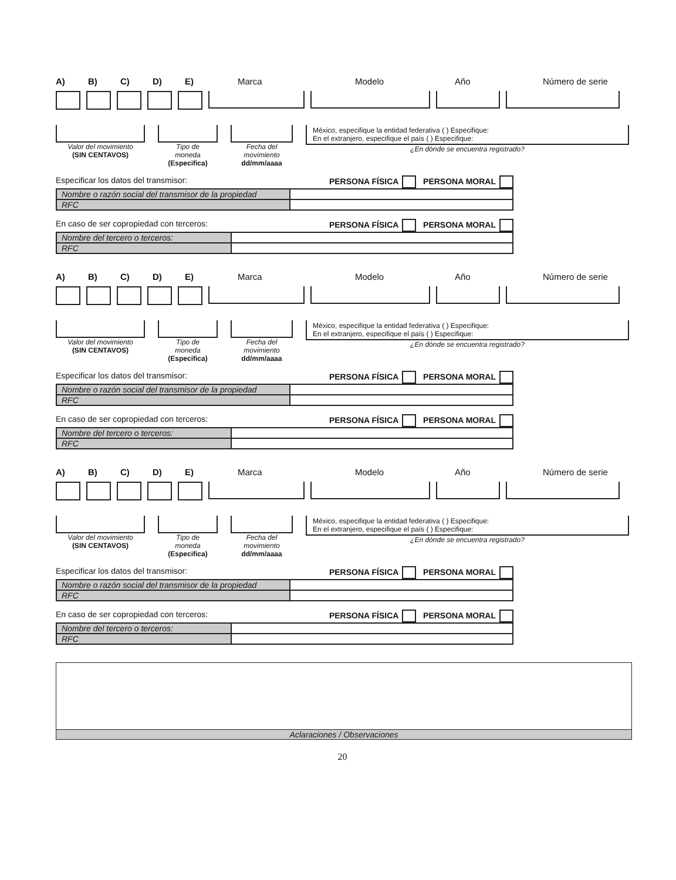A) B) C) D) E) Marca Modelo Año Número de serie
Valor del movimiento
(SIN CENTAVOS)
Tipo de
moneda
(Especifica)
Fecha del
movimiento
dd/mm/aaaa
México, especifique la entidad federativa ( ) Especifique:
En el extranjero, especifique el país ( ) Especifique:
¿En dónde se encuentra registrado?
Especificar los datos del transmisor: PERSONA FÍSICA PERSONA MORAL
| Nombre o razón social del transmisor de la propiedad | |
| RFC | |
En caso de ser copropiedad con terceros: PERSONA FÍSICA PERSONA MORAL
| Nombre del tercero o terceros: | |
| RFC | |
A) B) C) D) E) Marca Modelo Año Número de serie
Valor del movimiento
(SIN CENTAVOS)
Tipo de
moneda
(Especifica)
Fecha del
movimiento
dd/mm/aaaa
México, especifique la entidad federativa ( ) Especifique:
En el extranjero, especifique el país ( ) Especifique:
¿En dónde se encuentra registrado?
Especificar los datos del transmisor: PERSONA FÍSICA PERSONA MORAL
| Nombre o razón social del transmisor de la propiedad | |
| RFC | |
En caso de ser copropiedad con terceros: PERSONA FÍSICA PERSONA MORAL
| Nombre del tercero o terceros: | |
| RFC | |
A) B) C) D) E) Marca Modelo Año Número de serie
Valor del movimiento
(SIN CENTAVOS)
Tipo de
moneda
(Especifica)
Fecha del
movimiento
dd/mm/aaaa
México, especifique la entidad federativa ( ) Especifique:
En el extranjero, especifique el país ( ) Especifique:
¿En dónde se encuentra registrado?
Especificar los datos del transmisor: PERSONA FÍSICA PERSONA MORAL
| Nombre o razón social del transmisor de la propiedad | |
| RFC | |
En caso de ser copropiedad con terceros: PERSONA FÍSICA PERSONA MORAL
| Nombre del tercero o terceros: | |
| RFC | |
Aclaraciones / Observaciones
20